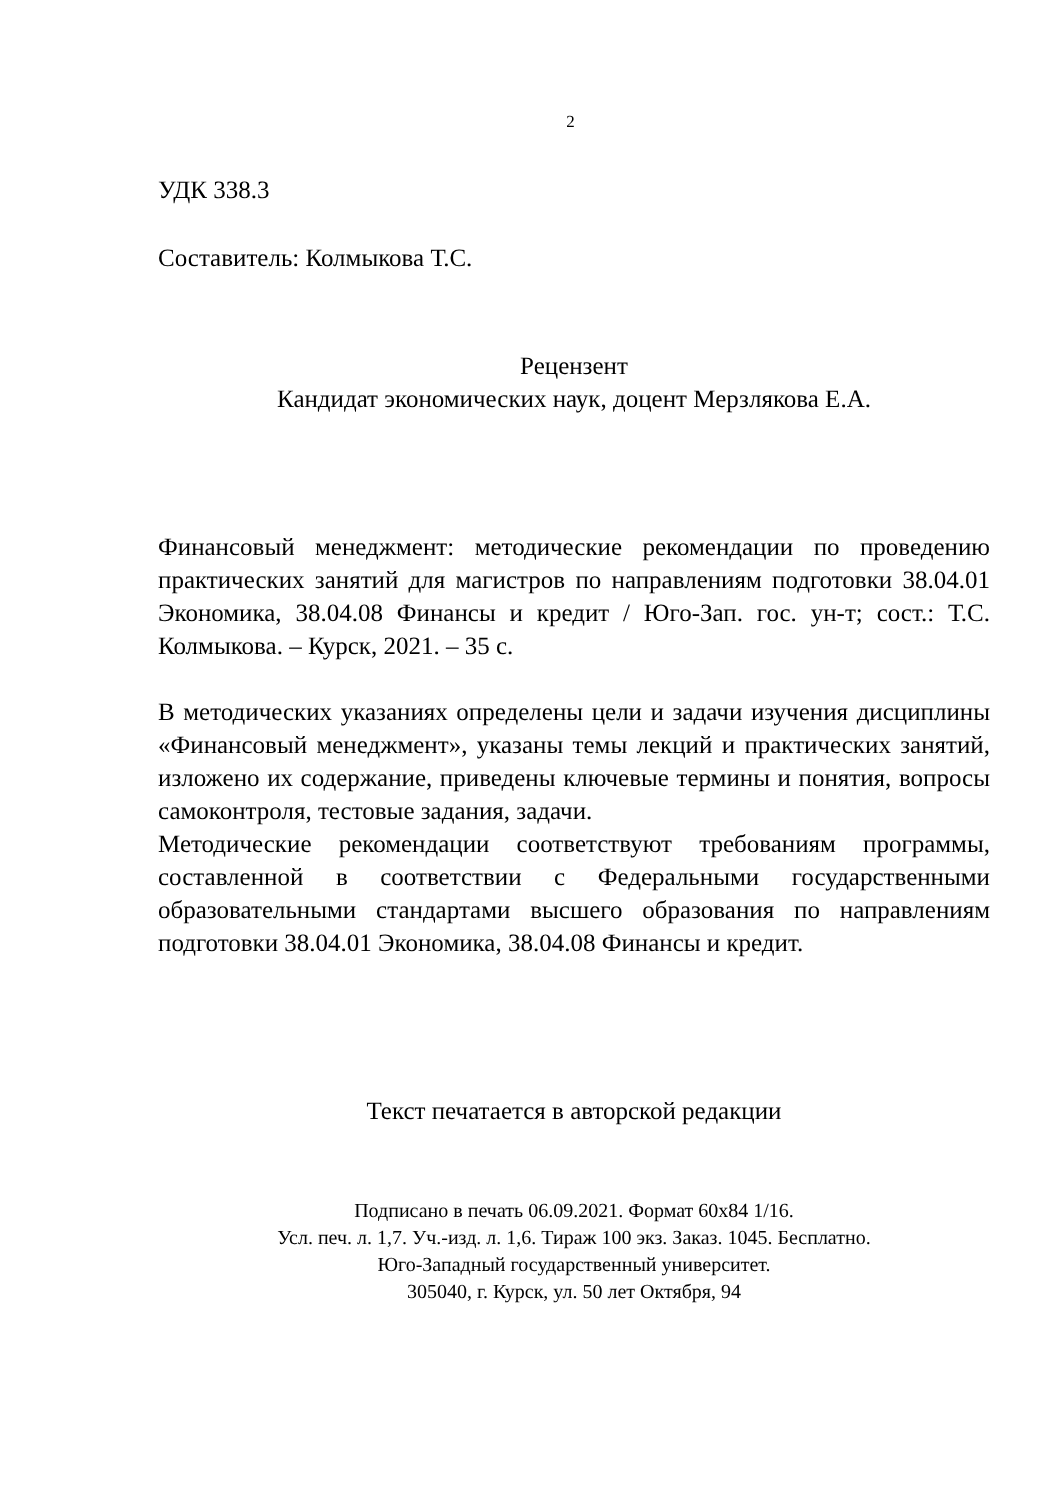2
УДК 338.3
Составитель: Колмыкова Т.С.
Рецензент
Кандидат экономических наук, доцент Мерзлякова Е.А.
Финансовый менеджмент: методические рекомендации по проведению практических занятий для магистров по направлениям подготовки 38.04.01 Экономика, 38.04.08 Финансы и кредит / Юго-Зап. гос. ун-т; сост.: Т.С. Колмыкова. – Курск, 2021. – 35 с.
В методических указаниях определены цели и задачи изучения дисциплины «Финансовый менеджмент», указаны темы лекций и практических занятий, изложено их содержание, приведены ключевые термины и понятия, вопросы самоконтроля, тестовые задания, задачи.
Методические рекомендации соответствуют требованиям программы, составленной в соответствии с Федеральными государственными образовательными стандартами высшего образования по направлениям подготовки 38.04.01 Экономика, 38.04.08 Финансы и кредит.
Текст печатается в авторской редакции
Подписано в печать 06.09.2021. Формат 60х84 1/16.
Усл. печ. л. 1,7. Уч.-изд. л. 1,6. Тираж 100 экз. Заказ. 1045. Бесплатно.
Юго-Западный государственный университет.
305040, г. Курск, ул. 50 лет Октября, 94